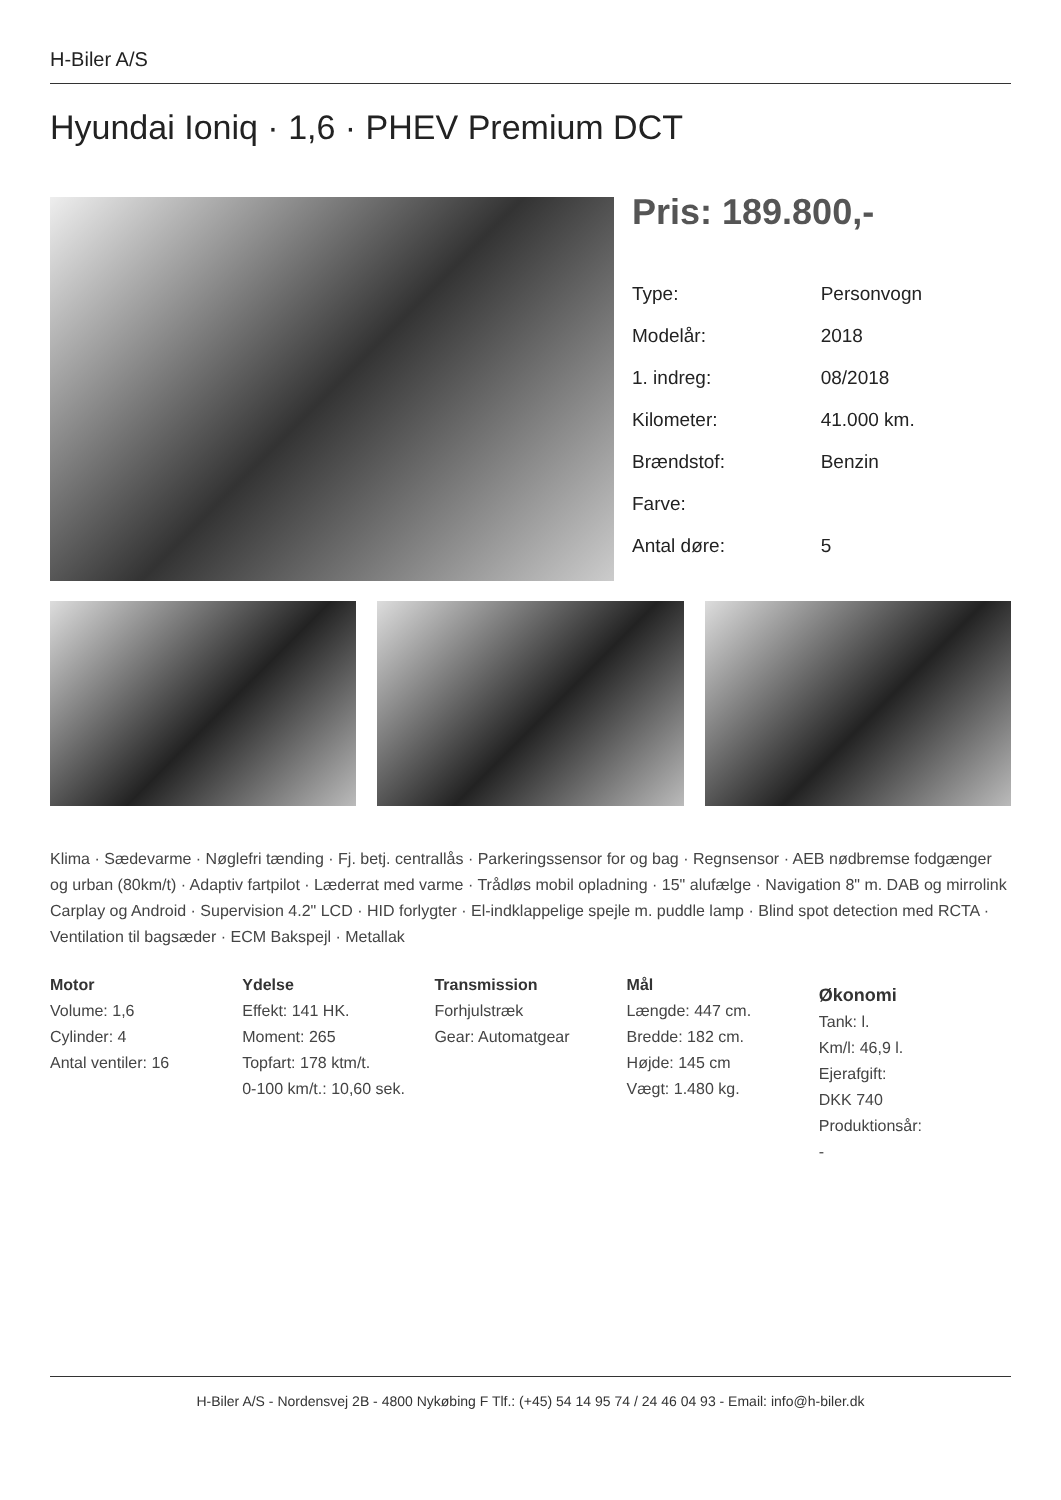H-Biler A/S
Hyundai Ioniq · 1,6 · PHEV Premium DCT
Pris: 189.800,-
| Type: | Personvogn |
| Modelår: | 2018 |
| 1. indreg: | 08/2018 |
| Kilometer: | 41.000 km. |
| Brændstof: | Benzin |
| Farve: | |
| Antal døre: | 5 |
Klima · Sædevarme · Nøglefri tænding · Fj. betj. centrallås · Parkeringssensor for og bag · Regnsensor · AEB nødbremse fodgænger og urban (80km/t) · Adaptiv fartpilot · Læderrat med varme · Trådløs mobil opladning · 15" alufælge · Navigation 8" m. DAB og mirrolink Carplay og Android · Supervision 4.2" LCD · HID forlygter · El-indklappelige spejle m. puddle lamp · Blind spot detection med RCTA · Ventilation til bagsæder · ECM Bakspejl · Metallak
Motor
Volume: 1,6
Cylinder: 4
Antal ventiler: 16
Ydelse
Effekt: 141 HK.
Moment: 265
Topfart: 178 ktm/t.
0-100 km/t.: 10,60 sek.
Transmission
Forhjulstræk
Gear: Automatgear
Mål
Længde: 447 cm.
Bredde: 182 cm.
Højde: 145 cm
Vægt: 1.480 kg.
Økonomi
Tank: l.
Km/l: 46,9 l.
Ejerafgift:
DKK 740
Produktionsår:
-
H-Biler A/S - Nordensvej 2B - 4800 Nykøbing F Tlf.: (+45) 54 14 95 74 / 24 46 04 93 - Email: info@h-biler.dk